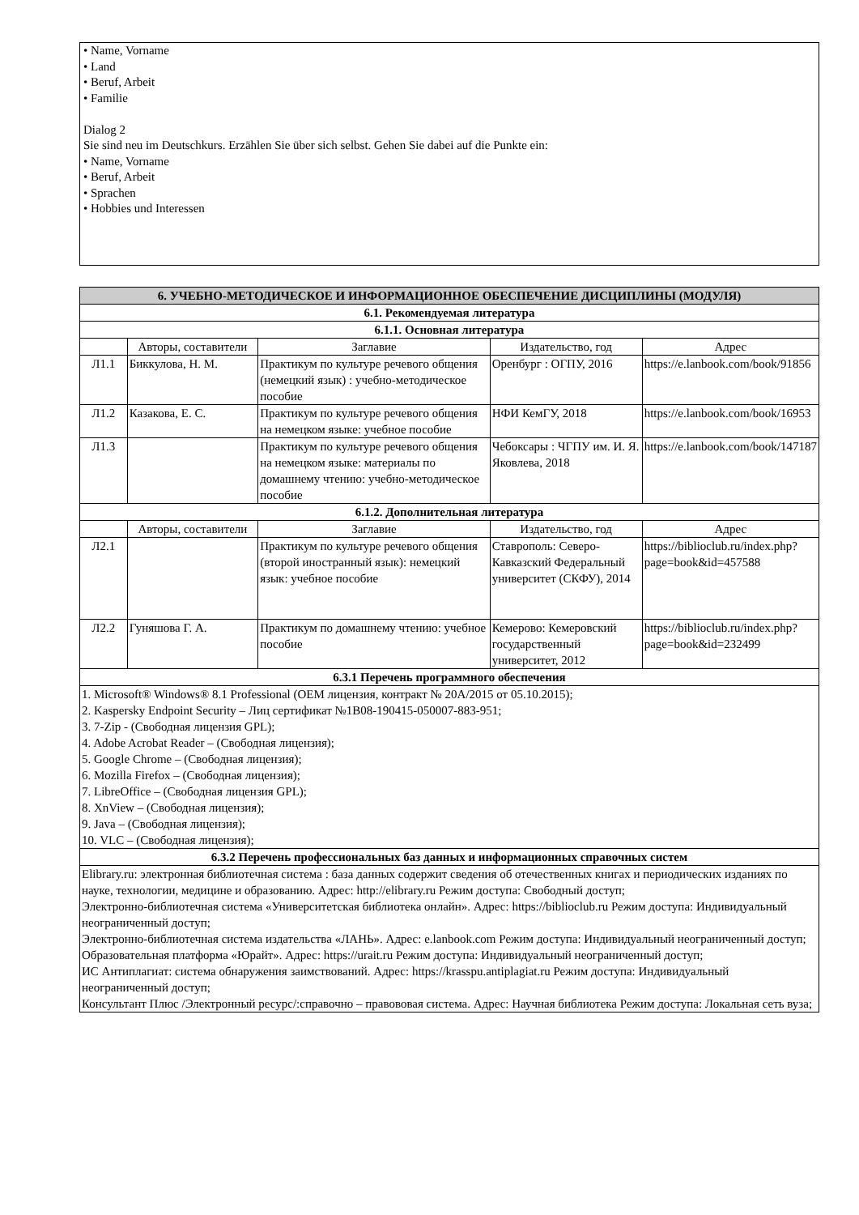• Name, Vorname
• Land
• Beruf, Arbeit
• Familie
Dialog 2
Sie sind neu im Deutschkurs. Erzählen Sie über sich selbst. Gehen Sie dabei auf die Punkte ein:
• Name, Vorname
• Beruf, Arbeit
• Sprachen
• Hobbies und Interessen
| 6. УЧЕБНО-МЕТОДИЧЕСКОЕ И ИНФОРМАЦИОННОЕ ОБЕСПЕЧЕНИЕ ДИСЦИПЛИНЫ (МОДУЛЯ) | | | | |
| --- | --- | --- | --- | --- |
| 6.1. Рекомендуемая литература | | | | |
| 6.1.1. Основная литература | | | | |
| | Авторы, составители | Заглавие | Издательство, год | Адрес |
| Л1.1 | Биккулова, Н. М. | Практикум по культуре речевого общения (немецкий язык) : учебно-методическое пособие | Оренбург : ОГПУ, 2016 | https://e.lanbook.com/book/91856 |
| Л1.2 | Казакова, Е. С. | Практикум по культуре речевого общения на немецком языке: учебное пособие | НФИ КемГУ, 2018 | https://e.lanbook.com/book/16953 |
| Л1.3 | | Практикум по культуре речевого общения на немецком языке: материалы по домашнему чтению: учебно-методическое пособие | Чебоксары : ЧГПУ им. И. Я. Яковлева, 2018 | https://e.lanbook.com/book/147187 |
| 6.1.2. Дополнительная литература | | | | |
| | Авторы, составители | Заглавие | Издательство, год | Адрес |
| Л2.1 | | Практикум по культуре речевого общения (второй иностранный язык): немецкий язык: учебное пособие | Ставрополь: Северо-Кавказский Федеральный университет (СКФУ), 2014 | https://biblioclub.ru/index.php? page=book&id=457588 |
| Л2.2 | Гуняшова Г. А. | Практикум по домашнему чтению: учебное пособие | Кемерово: Кемеровский государственный университет, 2012 | https://biblioclub.ru/index.php? page=book&id=232499 |
| 6.3.1 Перечень программного обеспечения | | | | |
| 1. Microsoft® Windows® 8.1 Professional (OEM лицензия, контракт № 20А/2015 от 05.10.2015); 2. Kaspersky Endpoint Security – Лиц сертификат №1B08-190415-050007-883-951; 3. 7-Zip - (Свободная лицензия GPL); 4. Adobe Acrobat Reader – (Свободная лицензия); 5. Google Chrome – (Свободная лицензия); 6. Mozilla Firefox – (Свободная лицензия); 7. LibreOffice – (Свободная лицензия GPL); 8. XnView – (Свободная лицензия); 9. Java – (Свободная лицензия); 10. VLC – (Свободная лицензия); | | | | |
| 6.3.2 Перечень профессиональных баз данных и информационных справочных систем | | | | |
| Elibrary.ru: электронная библиотечная система : база данных содержит сведения об отечественных книгах и периодических изданиях по науке, технологии, медицине и образованию. Адрес: http://elibrary.ru Режим доступа: Свободный доступ; Электронно-библиотечная система «Университетская библиотека онлайн». Адрес: https://biblioclub.ru Режим доступа: Индивидуальный неограниченный доступ; Электронно-библиотечная система издательства «ЛАНЬ». Адрес: e.lanbook.com Режим доступа: Индивидуальный неограниченный доступ; Образовательная платформа «Юрайт». Адрес: https://urait.ru Режим доступа: Индивидуальный неограниченный доступ; ИС Антиплагиат: система обнаружения заимствований. Адрес: https://krasspu.antiplagiat.ru Режим доступа: Индивидуальный неограниченный доступ; Консультант Плюс /Электронный ресурс/:справочно – правововая система. Адрес: Научная библиотека Режим доступа: Локальная сеть вуза; | | | | |